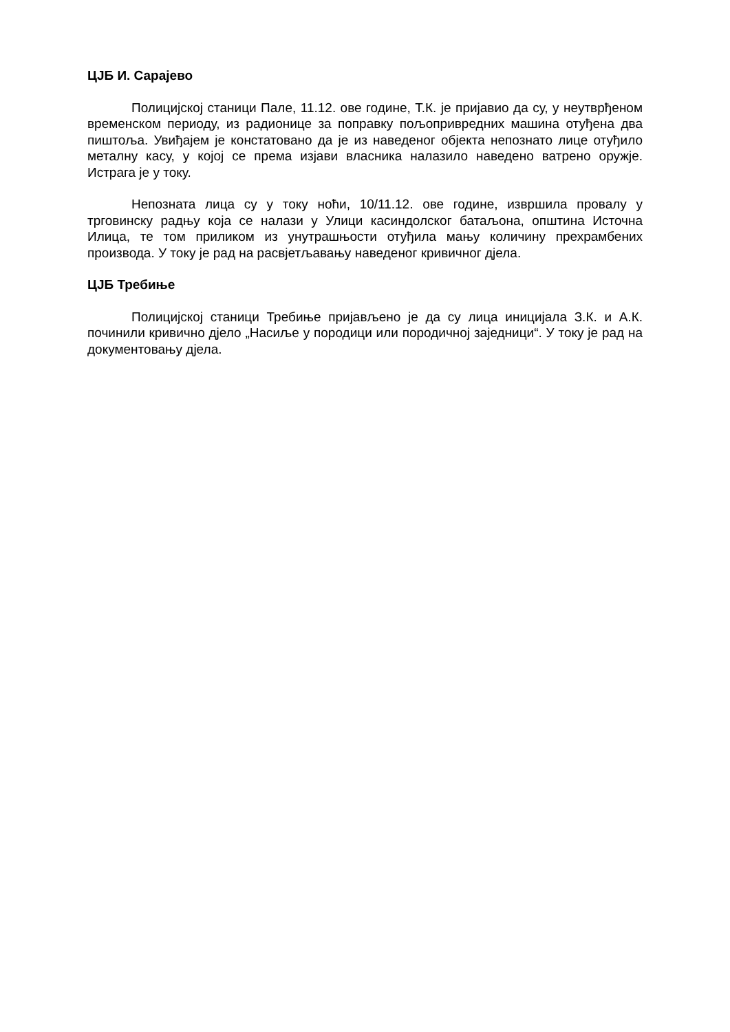ЦЈБ И. Сарајево
Полицијској станици Пале, 11.12. ове године, Т.К. је пријавио да су, у неутврђеном временском периоду, из радионице за поправку пољопривредних машина отуђена два пиштоља. Увиђајем је констатовано да је из наведеног објекта непознато лице отуђило металну касу, у којој се према изјави власника налазило наведено ватрено оружје. Истрага је у току.
Непозната лица су у току ноћи, 10/11.12. ове године, извршила провалу у трговинску радњу која се налази у Улици касиндолског батаљона, општина Источна Илица, те том приликом из унутрашњости отуђила мању количину прехрамбених производа. У току је рад на расвјетљавању наведеног кривичног дјела.
ЦЈБ Требиње
Полицијској станици Требиње пријављено је да су лица иницијала З.К. и А.К. починили кривично дјело „Насиље у породици или породичној заједници“. У току је рад на документовању дјела.